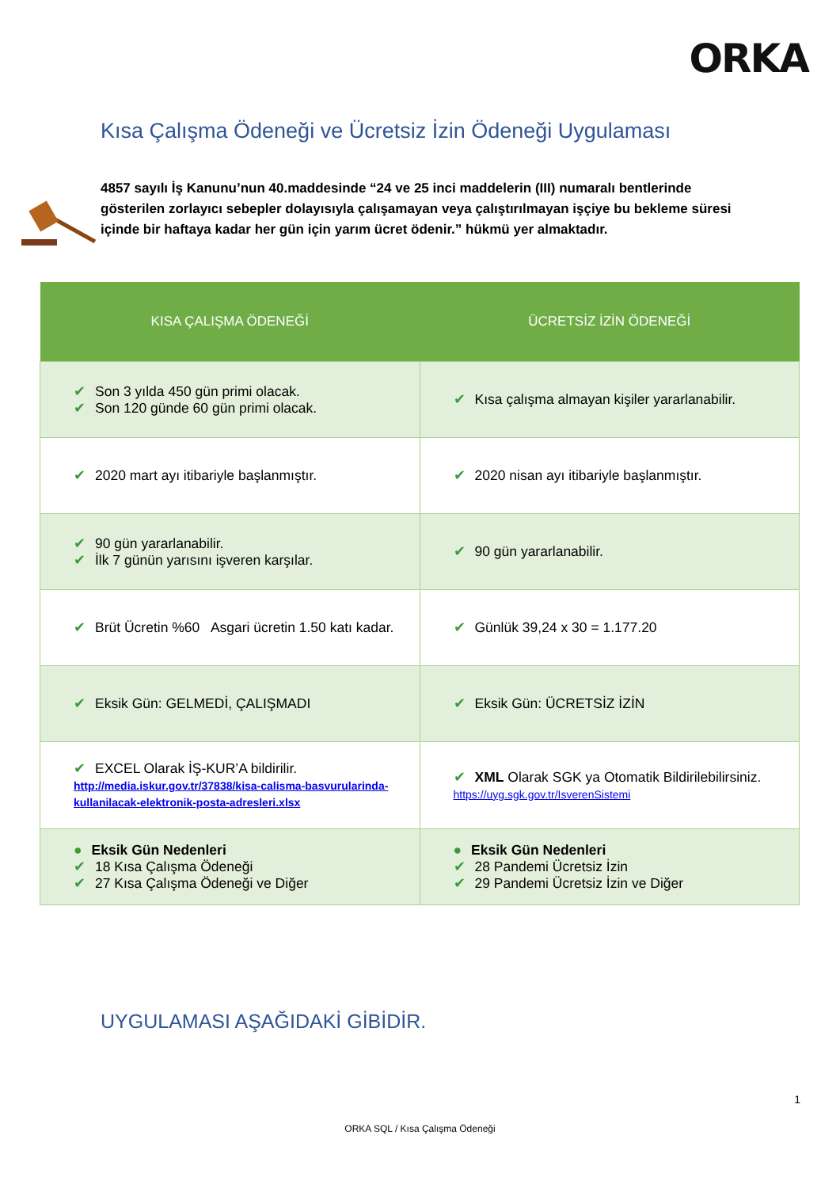ORKA
Kısa Çalışma Ödeneği ve Ücretsiz İzin Ödeneği Uygulaması
4857 sayılı İş Kanunu’nun 40.maddesinde “24 ve 25 inci maddelerin (III) numaralı bentlerinde gösterilen zorlayıcı sebepler dolayısıyla çalışamayan veya çalıştırılmayan işçiye bu bekleme süresi içinde bir haftaya kadar her gün için yarım ücret ödenir.” hükmü yer almaktadır.
| KISA ÇALIŞMA ÖDENEĞİ | ÜCRETSİZ İZİN ÖDENEĞİ |
| --- | --- |
| ✔ Son 3 yılda 450 gün primi olacak. ✔ Son 120 günde 60 gün primi olacak. | ✔ Kısa çalışma almayan kişiler yararlanabilir. |
| ✔ 2020 mart ayı itibariyle başlanmıştır. | ✔ 2020 nisan ayı itibariyle başlanmıştır. |
| ✔ 90 gün yararlanabilir. ✔ İlk 7 günün yarısını işveren karşılar. | ✔ 90 gün yararlanabilir. |
| ✔ Brüt Ücretin %60 Asgari ücretin 1.50 katı kadar. | ✔ Günlük 39,24 x 30 = 1.177.20 |
| ✔ Eksik Gün: GELMEDİ, ÇALIŞMADI | ✔ Eksik Gün: ÜCRETSİZ İZİN |
| ✔ EXCEL Olarak İŞ-KUR’A bildirilir. http://media.iskur.gov.tr/37838/kisa-calisma-basvurularinda-kullanilacak-elektronik-posta-adresleri.xlsx | ✔ XML Olarak SGK ya Otomatik Bildirilebilirsiniz. https://uyg.sgk.gov.tr/IsverenSistemi |
| ● Eksik Gün Nedenleri ✔ 18 Kısa Çalışma Ödeneği ✔ 27 Kısa Çalışma Ödeneği ve Diğer | ● Eksik Gün Nedenleri ✔ 28 Pandemi Ücretsiz İzin ✔ 29 Pandemi Ücretsiz İzin ve Diğer |
UYGULAMASI AŞAĞIDAKİ GİBİDİR.
1
ORKA SQL / Kısa Çalışma Ödeneği